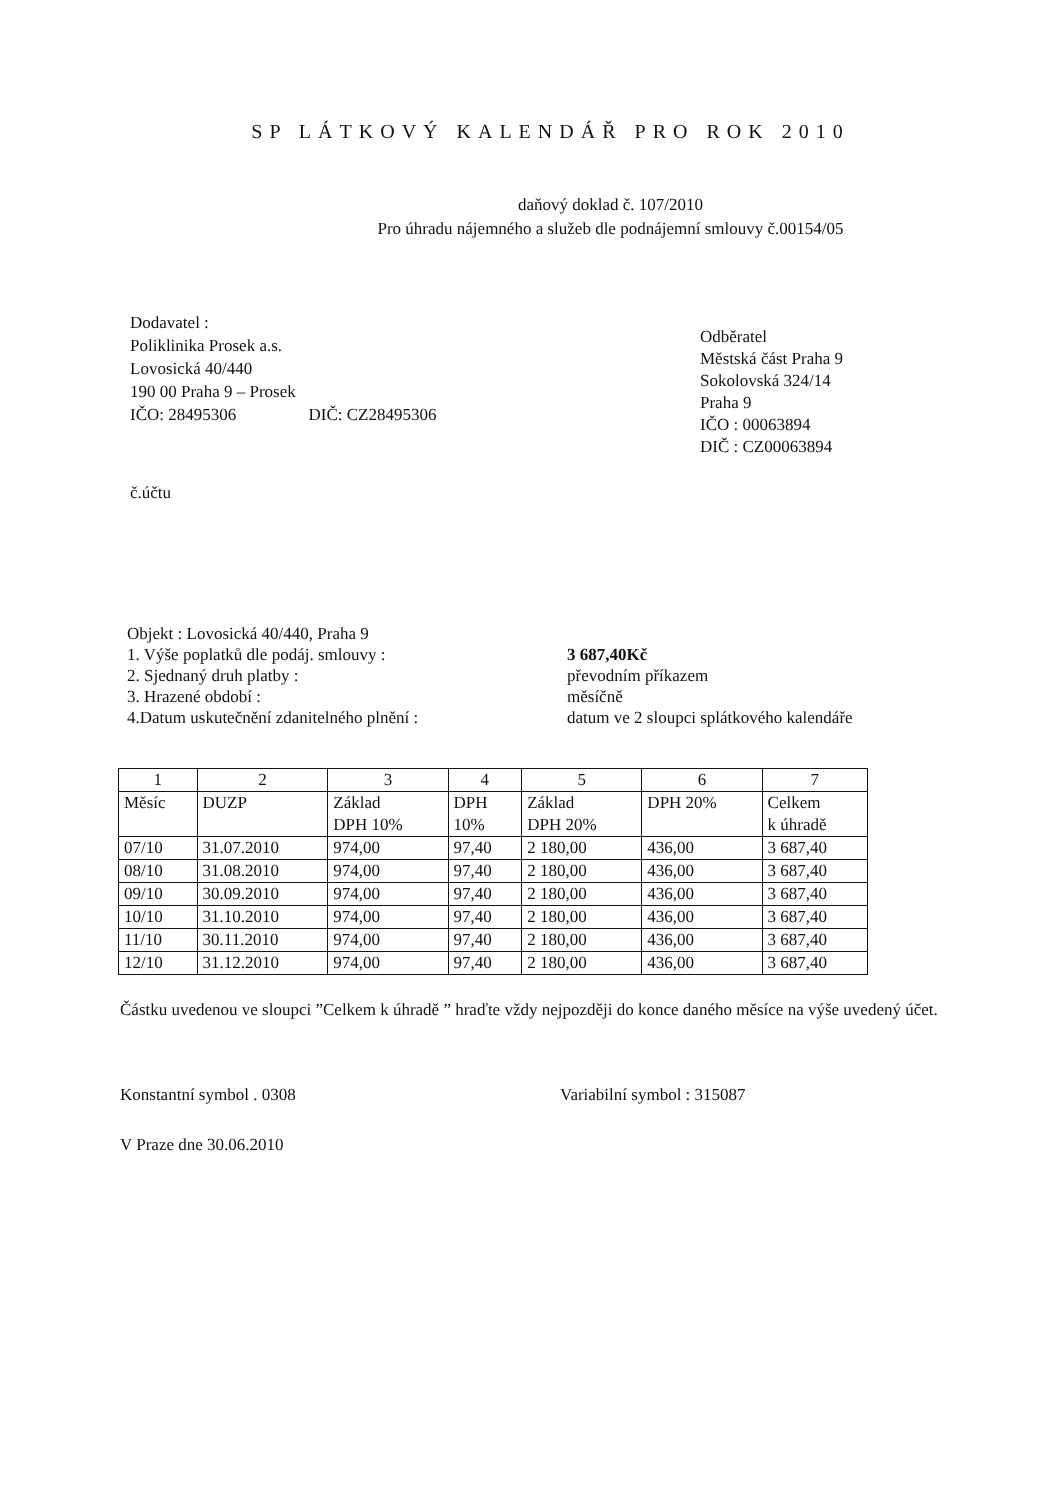SP LÁTKOVÝ KALENDÁŘ PRO ROK 2010
daňový doklad č. 107/2010
Pro úhradu nájemného a služeb dle podnájemní smlouvy č.00154/05
Dodavatel :
Poliklinika Prosek a.s.
Lovosická 40/440
190 00 Praha 9 – Prosek
IČO: 28495306 DIČ: CZ28495306
Odběratel
Městská část Praha 9
Sokolovská 324/14
Praha 9
IČO : 00063894
DIČ : CZ00063894
č.účtu
Objekt : Lovosická 40/440, Praha 9
1. Výše poplatků dle podáj. smlouvy :
2. Sjednaný druh platby :
3. Hrazené období :
4.Datum uskutečnění zdanitelného plnění :
3 687,40Kč
převodním příkazem
měsíčně
datum ve 2 sloupci splátkového kalendáře
| 1 | 2 | 3 | 4 | 5 | 6 | 7 |
| Měsíc | DUZP | Základ DPH 10% | DPH 10% | Základ DPH 20% | DPH 20% | Celkem k úhradě |
| 07/10 | 31.07.2010 | 974,00 | 97,40 | 2 180,00 | 436,00 | 3 687,40 |
| 08/10 | 31.08.2010 | 974,00 | 97,40 | 2 180,00 | 436,00 | 3 687,40 |
| 09/10 | 30.09.2010 | 974,00 | 97,40 | 2 180,00 | 436,00 | 3 687,40 |
| 10/10 | 31.10.2010 | 974,00 | 97,40 | 2 180,00 | 436,00 | 3 687,40 |
| 11/10 | 30.11.2010 | 974,00 | 97,40 | 2 180,00 | 436,00 | 3 687,40 |
| 12/10 | 31.12.2010 | 974,00 | 97,40 | 2 180,00 | 436,00 | 3 687,40 |
Částku uvedenou ve sloupci ”Celkem k úhradě ” hraďte vždy nejpozději do konce daného měsíce na výše uvedený účet.
Konstantní symbol . 0308 Variabilní symbol : 315087
V Praze dne 30.06.2010